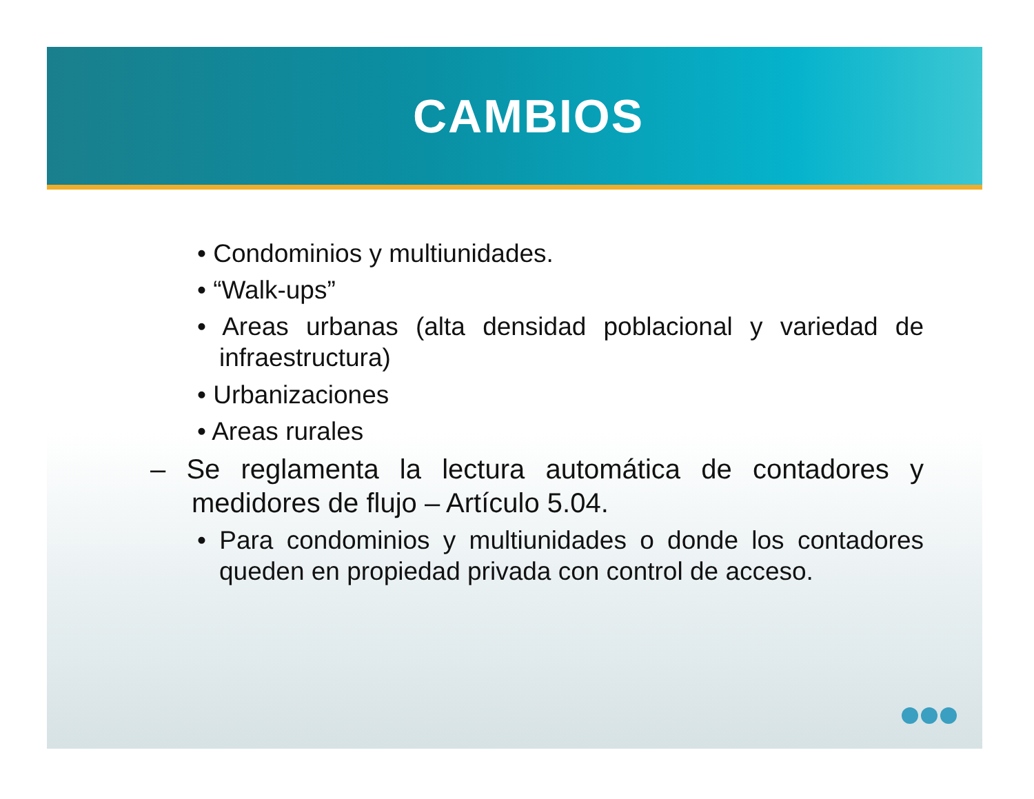CAMBIOS
• Condominios y multiunidades.
• “Walk-ups”
• Areas urbanas (alta densidad poblacional y variedad de infraestructura)
• Urbanizaciones
• Areas rurales
– Se reglamenta la lectura automática de contadores y medidores de flujo – Artículo 5.04.
• Para condominios y multiunidades o donde los contadores queden en propiedad privada con control de acceso.